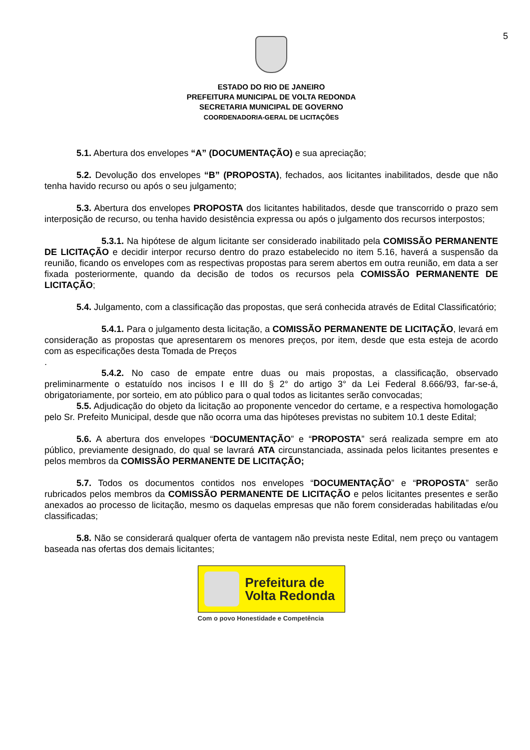5
ESTADO DO RIO DE JANEIRO
PREFEITURA MUNICIPAL DE VOLTA REDONDA
SECRETARIA MUNICIPAL DE GOVERNO
COORDENADORIA-GERAL DE LICITAÇÕES
5.1. Abertura dos envelopes “A” (DOCUMENTAÇÃO) e sua apreciação;
5.2. Devolução dos envelopes “B” (PROPOSTA), fechados, aos licitantes inabilitados, desde que não tenha havido recurso ou após o seu julgamento;
5.3. Abertura dos envelopes PROPOSTA dos licitantes habilitados, desde que transcorrido o prazo sem interposição de recurso, ou tenha havido desistência expressa ou após o julgamento dos recursos interpostos;
5.3.1. Na hipótese de algum licitante ser considerado inabilitado pela COMISSÃO PERMANENTE DE LICITAÇÃO e decidir interpor recurso dentro do prazo estabelecido no item 5.16, haverá a suspensão da reunião, ficando os envelopes com as respectivas propostas para serem abertos em outra reunião, em data a ser fixada posteriormente, quando da decisão de todos os recursos pela COMISSÃO PERMANENTE DE LICITAÇÃO;
5.4. Julgamento, com a classificação das propostas, que será conhecida através de Edital Classificatório;
5.4.1. Para o julgamento desta licitação, a COMISSÃO PERMANENTE DE LICITAÇÃO, levará em consideração as propostas que apresentarem os menores preços, por item, desde que esta esteja de acordo com as especificações desta Tomada de Preços
.
5.4.2. No caso de empate entre duas ou mais propostas, a classificação, observado preliminarmente o estatuído nos incisos I e III do § 2° do artigo 3° da Lei Federal 8.666/93, far-se-á, obrigatoriamente, por sorteio, em ato público para o qual todos as licitantes serão convocadas;
5.5. Adjudicação do objeto da licitação ao proponente vencedor do certame, e a respectiva homologação pelo Sr. Prefeito Municipal, desde que não ocorra uma das hipóteses previstas no subitem 10.1 deste Edital;
5.6. A abertura dos envelopes “DOCUMENTAÇÃO” e “PROPOSTA” será realizada sempre em ato público, previamente designado, do qual se lavrará ATA circunstanciada, assinada pelos licitantes presentes e pelos membros da COMISSÃO PERMANENTE DE LICITAÇÃO;
5.7. Todos os documentos contidos nos envelopes “DOCUMENTAÇÃO” e “PROPOSTA” serão rubricados pelos membros da COMISSÃO PERMANENTE DE LICITAÇÃO e pelos licitantes presentes e serão anexados ao processo de licitação, mesmo os daquelas empresas que não forem consideradas habilitadas e/ou classificadas;
5.8. Não se considerará qualquer oferta de vantagem não prevista neste Edital, nem preço ou vantagem baseada nas ofertas dos demais licitantes;
Prefeitura de
Volta Redonda
Com o povo Honestidade e Competência